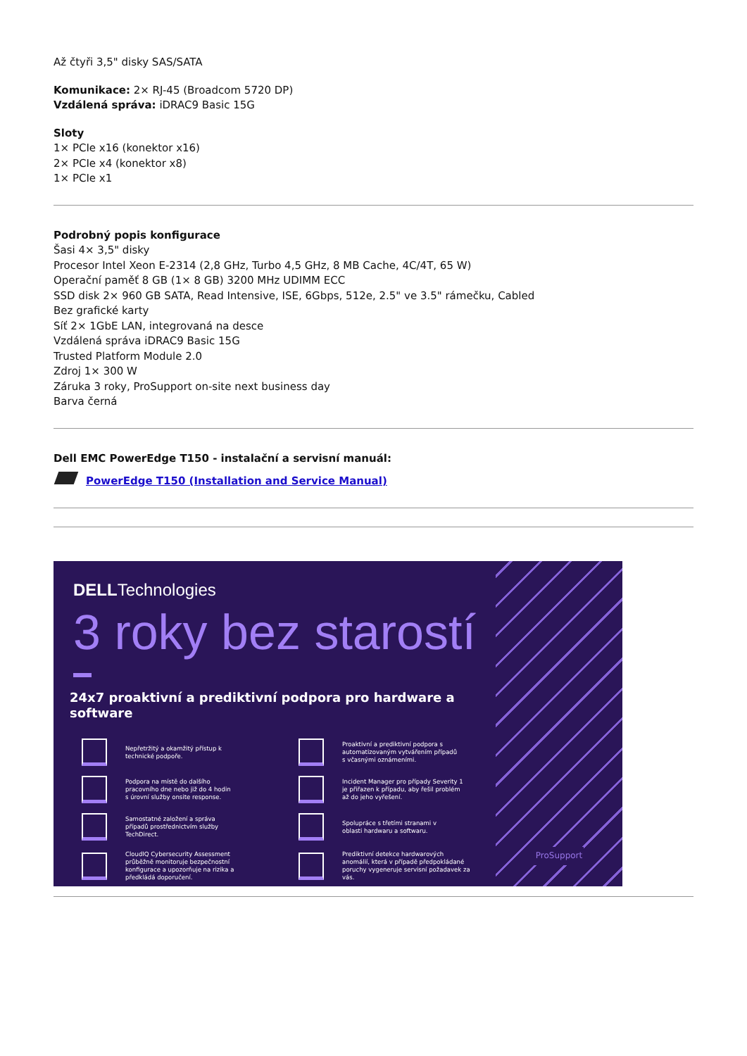Až čtyři 3,5" disky SAS/SATA
Komunikace: 2× RJ-45 (Broadcom 5720 DP)
Vzdálená správa: iDRAC9 Basic 15G
Sloty
1× PCIe x16 (konektor x16)
2× PCIe x4 (konektor x8)
1× PCIe x1
Podrobný popis konfigurace
Šasi 4× 3,5" disky
Procesor Intel Xeon E-2314 (2,8 GHz, Turbo 4,5 GHz, 8 MB Cache, 4C/4T, 65 W)
Operační paměť 8 GB (1× 8 GB) 3200 MHz UDIMM ECC
SSD disk 2× 960 GB SATA, Read Intensive, ISE, 6Gbps, 512e, 2.5" ve 3.5" rámečku, Cabled
Bez grafické karty
Síť 2× 1GbE LAN, integrovaná na desce
Vzdálená správa iDRAC9 Basic 15G
Trusted Platform Module 2.0
Zdroj 1× 300 W
Záruka 3 roky, ProSupport on-site next business day
Barva černá
Dell EMC PowerEdge T150 - instalační a servisní manuál:
PowerEdge T150 (Installation and Service Manual)
DELLTechnologies
3 roky bez starostí
24x7 proaktivní a prediktivní podpora pro hardware a software
Nepřetržitý a okamžitý přístup k
technické podpoře.
Proaktivní a prediktivní podpora s
automatizovaným vytvářením případů
s včasnými oznámeními.
Podpora na místě do dalšího
pracovního dne nebo již do 4 hodin
s úrovní služby onsite response.
Incident Manager pro případy Severity 1
je přiřazen k případu, aby řešil problém
až do jeho vyřešení.
Samostatné založení a správa
případů prostřednictvím služby
TechDirect.
Spolupráce s třetími stranami v
oblasti hardwaru a softwaru.
CloudIQ Cybersecurity Assessment
průběžně monitoruje bezpečnostní
konfigurace a upozorňuje na rizika a
předkládá doporučení.
Prediktivní detekce hardwarových
anomálií, která v případě předpokládané
poruchy vygeneruje servisní požadavek za
vás.
ProSupport